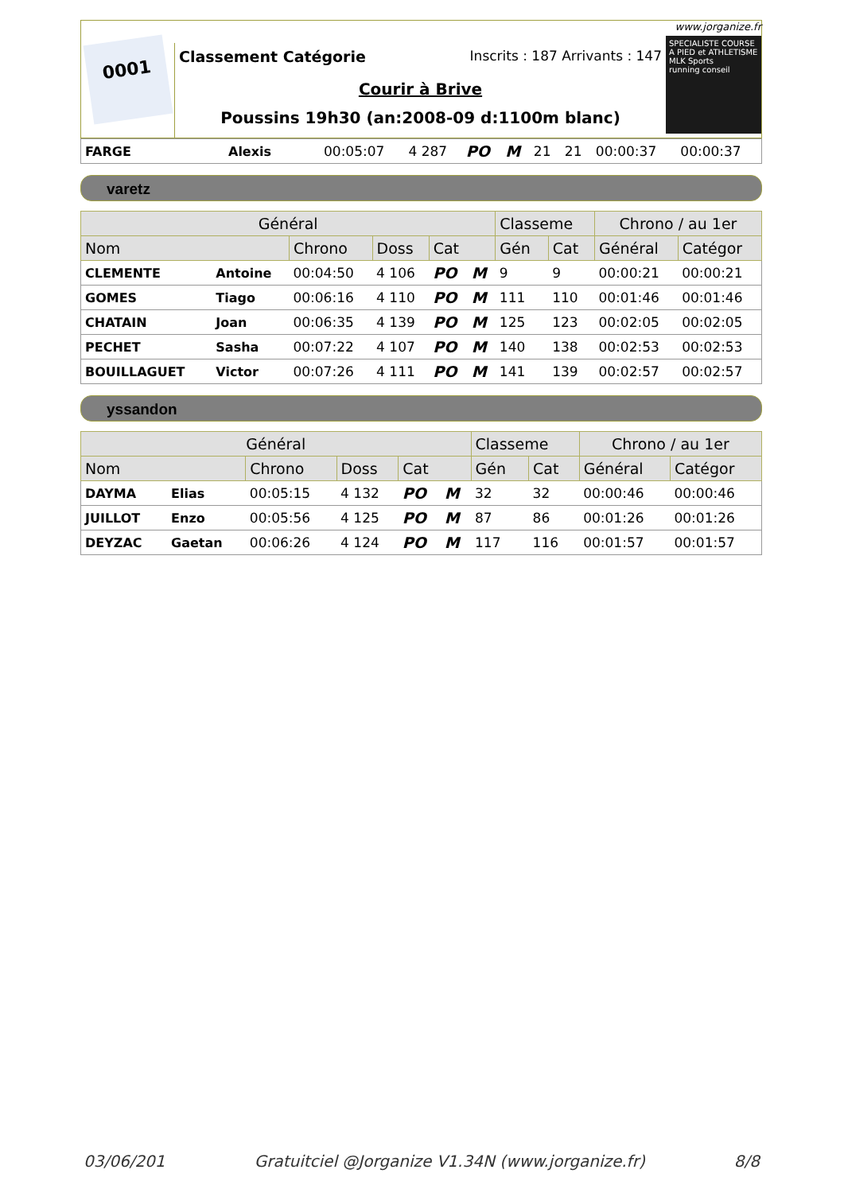0001
Classement Catégorie Inscrits : 187 Arrivants : 147
Courir à Brive
Poussins 19h30 (an:2008-09 d:1100m blanc)
www.jorganize.fr
SPECIALISTE COURSE A PIED et ATHLETISME
MLK Sports
running conseil
| FARGE | Alexis | 00:05:07 | 4 287 | PO | M | 21 | 21 | 00:00:37 | 00:00:37 |
varetz
| Général | | | | | | Classeme | | Chrono / au 1er | |
| --- | --- | --- | --- | --- | --- | --- | --- | --- | --- |
| Nom | | Chrono | Doss | Cat | | Gén | Cat | Général | Catégor |
| CLEMENTE | Antoine | 00:04:50 | 4 106 | PO | M | 9 | 9 | 00:00:21 | 00:00:21 |
| GOMES | Tiago | 00:06:16 | 4 110 | PO | M | 111 | 110 | 00:01:46 | 00:01:46 |
| CHATAIN | Joan | 00:06:35 | 4 139 | PO | M | 125 | 123 | 00:02:05 | 00:02:05 |
| PECHET | Sasha | 00:07:22 | 4 107 | PO | M | 140 | 138 | 00:02:53 | 00:02:53 |
| BOUILLAGUET | Victor | 00:07:26 | 4 111 | PO | M | 141 | 139 | 00:02:57 | 00:02:57 |
yssandon
| Général | | | | | | Classeme | | Chrono / au 1er | |
| --- | --- | --- | --- | --- | --- | --- | --- | --- | --- |
| Nom | | Chrono | Doss | Cat | | Gén | Cat | Général | Catégor |
| DAYMA | Elias | 00:05:15 | 4 132 | PO | M | 32 | 32 | 00:00:46 | 00:00:46 |
| JUILLOT | Enzo | 00:05:56 | 4 125 | PO | M | 87 | 86 | 00:01:26 | 00:01:26 |
| DEYZAC | Gaetan | 00:06:26 | 4 124 | PO | M | 117 | 116 | 00:01:57 | 00:01:57 |
03/06/201 Gratuitciel @Jorganize V1.34N (www.jorganize.fr) 8/8